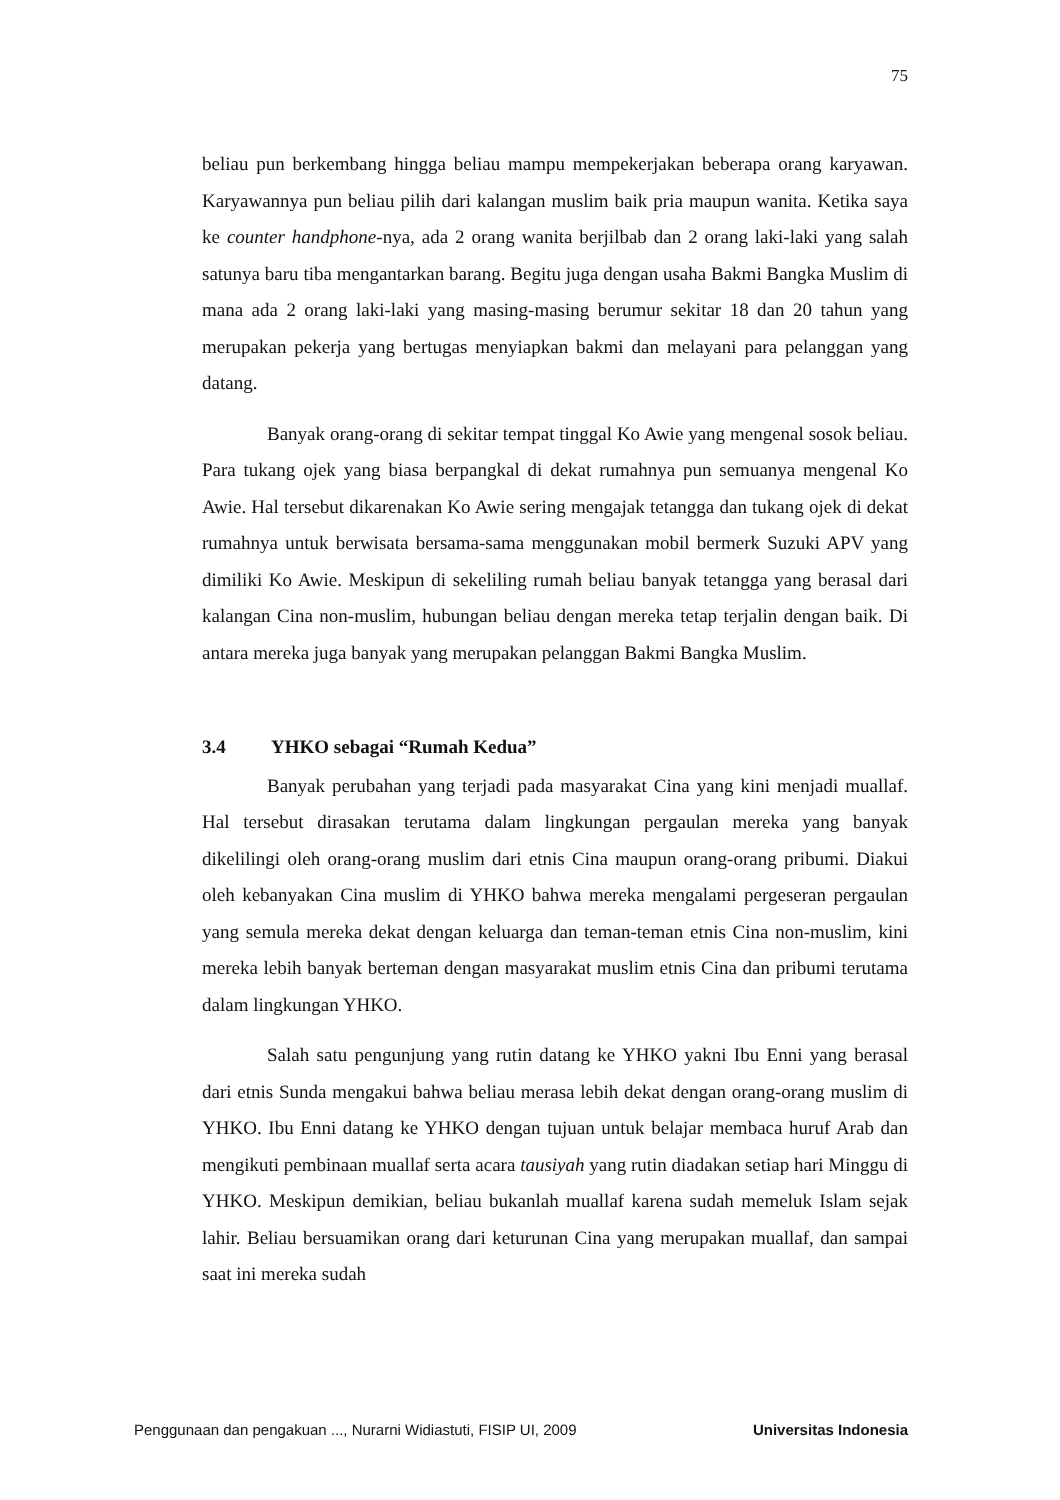75
beliau pun berkembang hingga beliau mampu mempekerjakan beberapa orang karyawan. Karyawannya pun beliau pilih dari kalangan muslim baik pria maupun wanita. Ketika saya ke counter handphone-nya, ada 2 orang wanita berjilbab dan 2 orang laki-laki yang salah satunya baru tiba mengantarkan barang. Begitu juga dengan usaha Bakmi Bangka Muslim di mana ada 2 orang laki-laki yang masing-masing berumur sekitar 18 dan 20 tahun yang merupakan pekerja yang bertugas menyiapkan bakmi dan melayani para pelanggan yang datang.
Banyak orang-orang di sekitar tempat tinggal Ko Awie yang mengenal sosok beliau. Para tukang ojek yang biasa berpangkal di dekat rumahnya pun semuanya mengenal Ko Awie. Hal tersebut dikarenakan Ko Awie sering mengajak tetangga dan tukang ojek di dekat rumahnya untuk berwisata bersama-sama menggunakan mobil bermerk Suzuki APV yang dimiliki Ko Awie. Meskipun di sekeliling rumah beliau banyak tetangga yang berasal dari kalangan Cina non-muslim, hubungan beliau dengan mereka tetap terjalin dengan baik. Di antara mereka juga banyak yang merupakan pelanggan Bakmi Bangka Muslim.
3.4 YHKO sebagai “Rumah Kedua”
Banyak perubahan yang terjadi pada masyarakat Cina yang kini menjadi muallaf. Hal tersebut dirasakan terutama dalam lingkungan pergaulan mereka yang banyak dikelilingi oleh orang-orang muslim dari etnis Cina maupun orang-orang pribumi. Diakui oleh kebanyakan Cina muslim di YHKO bahwa mereka mengalami pergeseran pergaulan yang semula mereka dekat dengan keluarga dan teman-teman etnis Cina non-muslim, kini mereka lebih banyak berteman dengan masyarakat muslim etnis Cina dan pribumi terutama dalam lingkungan YHKO.
Salah satu pengunjung yang rutin datang ke YHKO yakni Ibu Enni yang berasal dari etnis Sunda mengakui bahwa beliau merasa lebih dekat dengan orang-orang muslim di YHKO. Ibu Enni datang ke YHKO dengan tujuan untuk belajar membaca huruf Arab dan mengikuti pembinaan muallaf serta acara tausiyah yang rutin diadakan setiap hari Minggu di YHKO. Meskipun demikian, beliau bukanlah muallaf karena sudah memeluk Islam sejak lahir. Beliau bersuamikan orang dari keturunan Cina yang merupakan muallaf, dan sampai saat ini mereka sudah
Penggunaan dan pengakuan ..., Nurarni Widiastuti, FISIP UI, 2009 Universitas Indonesia